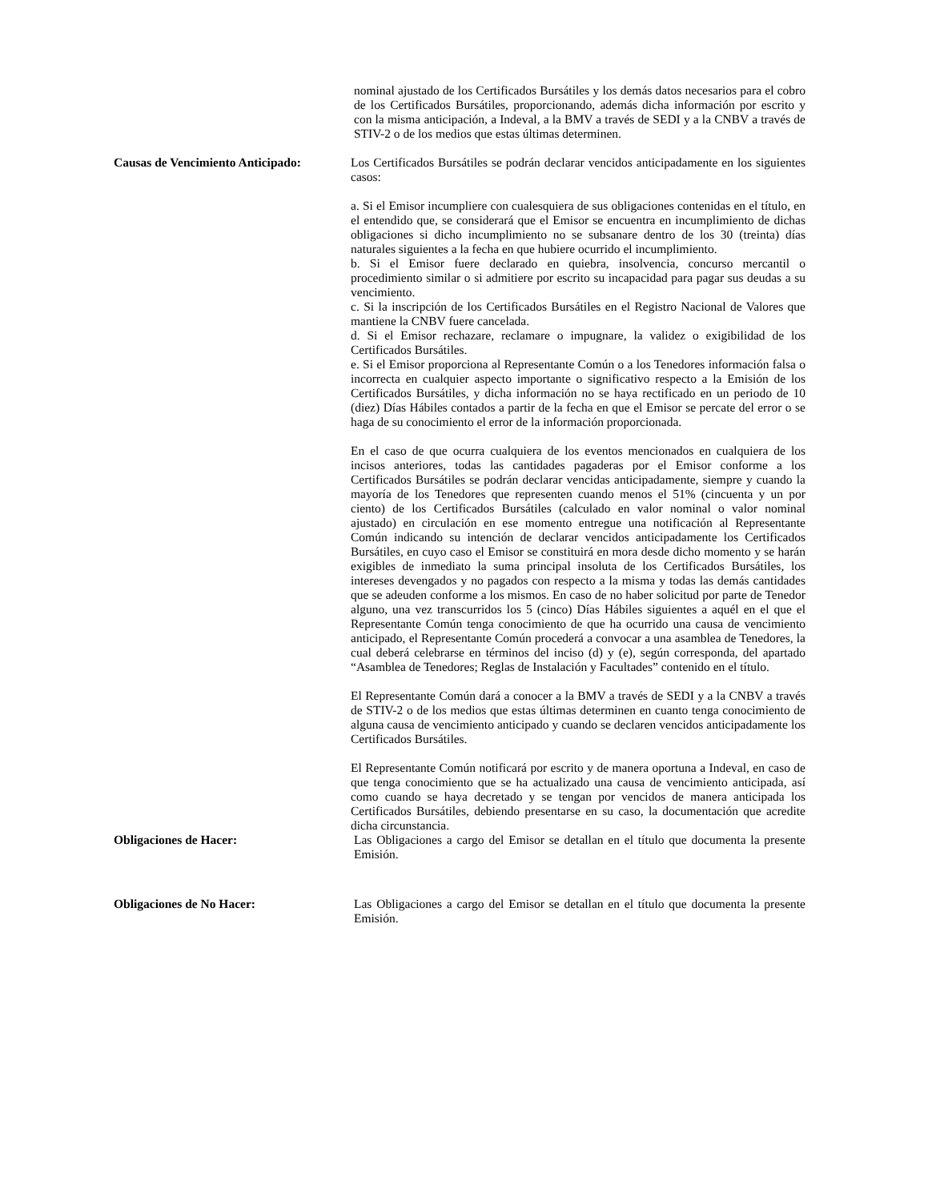nominal ajustado de los Certificados Bursátiles y los demás datos necesarios para el cobro de los Certificados Bursátiles, proporcionando, además dicha información por escrito y con la misma anticipación, a Indeval, a la BMV a través de SEDI y a la CNBV a través de STIV-2 o de los medios que estas últimas determinen.
Causas de Vencimiento Anticipado:
Los Certificados Bursátiles se podrán declarar vencidos anticipadamente en los siguientes casos:
a. Si el Emisor incumpliere con cualesquiera de sus obligaciones contenidas en el título, en el entendido que, se considerará que el Emisor se encuentra en incumplimiento de dichas obligaciones si dicho incumplimiento no se subsanare dentro de los 30 (treinta) días naturales siguientes a la fecha en que hubiere ocurrido el incumplimiento.
b. Si el Emisor fuere declarado en quiebra, insolvencia, concurso mercantil o procedimiento similar o si admitiere por escrito su incapacidad para pagar sus deudas a su vencimiento.
c. Si la inscripción de los Certificados Bursátiles en el Registro Nacional de Valores que mantiene la CNBV fuere cancelada.
d. Si el Emisor rechazare, reclamare o impugnare, la validez o exigibilidad de los Certificados Bursátiles.
e. Si el Emisor proporciona al Representante Común o a los Tenedores información falsa o incorrecta en cualquier aspecto importante o significativo respecto a la Emisión de los Certificados Bursátiles, y dicha información no se haya rectificado en un periodo de 10 (diez) Días Hábiles contados a partir de la fecha en que el Emisor se percate del error o se haga de su conocimiento el error de la información proporcionada.
En el caso de que ocurra cualquiera de los eventos mencionados en cualquiera de los incisos anteriores, todas las cantidades pagaderas por el Emisor conforme a los Certificados Bursátiles se podrán declarar vencidas anticipadamente, siempre y cuando la mayoría de los Tenedores que representen cuando menos el 51% (cincuenta y un por ciento) de los Certificados Bursátiles (calculado en valor nominal o valor nominal ajustado) en circulación en ese momento entregue una notificación al Representante Común indicando su intención de declarar vencidos anticipadamente los Certificados Bursátiles, en cuyo caso el Emisor se constituirá en mora desde dicho momento y se harán exigibles de inmediato la suma principal insoluta de los Certificados Bursátiles, los intereses devengados y no pagados con respecto a la misma y todas las demás cantidades que se adeuden conforme a los mismos. En caso de no haber solicitud por parte de Tenedor alguno, una vez transcurridos los 5 (cinco) Días Hábiles siguientes a aquél en el que el Representante Común tenga conocimiento de que ha ocurrido una causa de vencimiento anticipado, el Representante Común procederá a convocar a una asamblea de Tenedores, la cual deberá celebrarse en términos del inciso (d) y (e), según corresponda, del apartado “Asamblea de Tenedores; Reglas de Instalación y Facultades” contenido en el título.
El Representante Común dará a conocer a la BMV a través de SEDI y a la CNBV a través de STIV-2 o de los medios que estas últimas determinen en cuanto tenga conocimiento de alguna causa de vencimiento anticipado y cuando se declaren vencidos anticipadamente los Certificados Bursátiles.
El Representante Común notificará por escrito y de manera oportuna a Indeval, en caso de que tenga conocimiento que se ha actualizado una causa de vencimiento anticipada, así como cuando se haya decretado y se tengan por vencidos de manera anticipada los Certificados Bursátiles, debiendo presentarse en su caso, la documentación que acredite dicha circunstancia.
Obligaciones de Hacer: Las Obligaciones a cargo del Emisor se detallan en el título que documenta la presente Emisión.
Obligaciones de No Hacer: Las Obligaciones a cargo del Emisor se detallan en el título que documenta la presente Emisión.